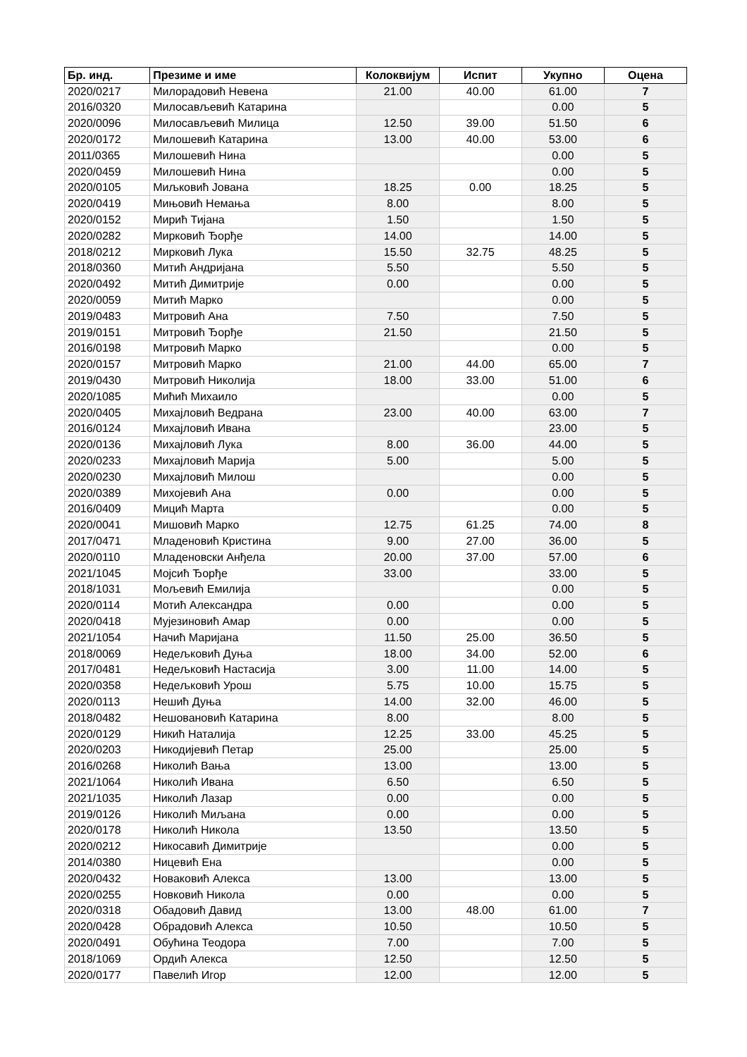| Бр. инд. | Презиме и име | Колоквијум | Испит | Укупно | Оцена |
| --- | --- | --- | --- | --- | --- |
| 2020/0217 | Милорадовић Невена | 21.00 | 40.00 | 61.00 | 7 |
| 2016/0320 | Милосављевић Катарина | | | 0.00 | 5 |
| 2020/0096 | Милосављевић Милица | 12.50 | 39.00 | 51.50 | 6 |
| 2020/0172 | Милошевић Катарина | 13.00 | 40.00 | 53.00 | 6 |
| 2011/0365 | Милошевић Нина | | | 0.00 | 5 |
| 2020/0459 | Милошевић Нина | | | 0.00 | 5 |
| 2020/0105 | Миљковић Јована | 18.25 | 0.00 | 18.25 | 5 |
| 2020/0419 | Мињовић Немања | 8.00 | | 8.00 | 5 |
| 2020/0152 | Мирић Тијана | 1.50 | | 1.50 | 5 |
| 2020/0282 | Мирковић Ђорђе | 14.00 | | 14.00 | 5 |
| 2018/0212 | Мирковић Лука | 15.50 | 32.75 | 48.25 | 5 |
| 2018/0360 | Митић Андријана | 5.50 | | 5.50 | 5 |
| 2020/0492 | Митић Димитрије | 0.00 | | 0.00 | 5 |
| 2020/0059 | Митић Марко | | | 0.00 | 5 |
| 2019/0483 | Митровић Ана | 7.50 | | 7.50 | 5 |
| 2019/0151 | Митровић Ђорђе | 21.50 | | 21.50 | 5 |
| 2016/0198 | Митровић Марко | | | 0.00 | 5 |
| 2020/0157 | Митровић Марко | 21.00 | 44.00 | 65.00 | 7 |
| 2019/0430 | Митровић Николија | 18.00 | 33.00 | 51.00 | 6 |
| 2020/1085 | Мићић Михаило | | | 0.00 | 5 |
| 2020/0405 | Михајловић Ведрана | 23.00 | 40.00 | 63.00 | 7 |
| 2016/0124 | Михајловић Ивана | | | 23.00 | 5 |
| 2020/0136 | Михајловић Лука | 8.00 | 36.00 | 44.00 | 5 |
| 2020/0233 | Михајловић Марија | 5.00 | | 5.00 | 5 |
| 2020/0230 | Михајловић Милош | | | 0.00 | 5 |
| 2020/0389 | Михојевић Ана | 0.00 | | 0.00 | 5 |
| 2016/0409 | Мицић Марта | | | 0.00 | 5 |
| 2020/0041 | Мишовић Марко | 12.75 | 61.25 | 74.00 | 8 |
| 2017/0471 | Младеновић Кристина | 9.00 | 27.00 | 36.00 | 5 |
| 2020/0110 | Младеновски Анђела | 20.00 | 37.00 | 57.00 | 6 |
| 2021/1045 | Мојсић Ђорђе | 33.00 | | 33.00 | 5 |
| 2018/1031 | Мољевић Емилија | | | 0.00 | 5 |
| 2020/0114 | Мотић Александра | 0.00 | | 0.00 | 5 |
| 2020/0418 | Мујезиновић Амар | 0.00 | | 0.00 | 5 |
| 2021/1054 | Начић Маријана | 11.50 | 25.00 | 36.50 | 5 |
| 2018/0069 | Недељковић Дуња | 18.00 | 34.00 | 52.00 | 6 |
| 2017/0481 | Недељковић Настасија | 3.00 | 11.00 | 14.00 | 5 |
| 2020/0358 | Недељковић Урош | 5.75 | 10.00 | 15.75 | 5 |
| 2020/0113 | Нешић Дуња | 14.00 | 32.00 | 46.00 | 5 |
| 2018/0482 | Нешовановић Катарина | 8.00 | | 8.00 | 5 |
| 2020/0129 | Никић Наталија | 12.25 | 33.00 | 45.25 | 5 |
| 2020/0203 | Никодијевић Петар | 25.00 | | 25.00 | 5 |
| 2016/0268 | Николић Вања | 13.00 | | 13.00 | 5 |
| 2021/1064 | Николић Ивана | 6.50 | | 6.50 | 5 |
| 2021/1035 | Николић Лазар | 0.00 | | 0.00 | 5 |
| 2019/0126 | Николић Миљана | 0.00 | | 0.00 | 5 |
| 2020/0178 | Николић Никола | 13.50 | | 13.50 | 5 |
| 2020/0212 | Никосавић Димитрије | | | 0.00 | 5 |
| 2014/0380 | Ницевић Ена | | | 0.00 | 5 |
| 2020/0432 | Новаковић Алекса | 13.00 | | 13.00 | 5 |
| 2020/0255 | Новковић Никола | 0.00 | | 0.00 | 5 |
| 2020/0318 | Обадовић Давид | 13.00 | 48.00 | 61.00 | 7 |
| 2020/0428 | Обрадовић Алекса | 10.50 | | 10.50 | 5 |
| 2020/0491 | Обућина Теодора | 7.00 | | 7.00 | 5 |
| 2018/1069 | Ордић Алекса | 12.50 | | 12.50 | 5 |
| 2020/0177 | Павелић Игор | 12.00 | | 12.00 | 5 |